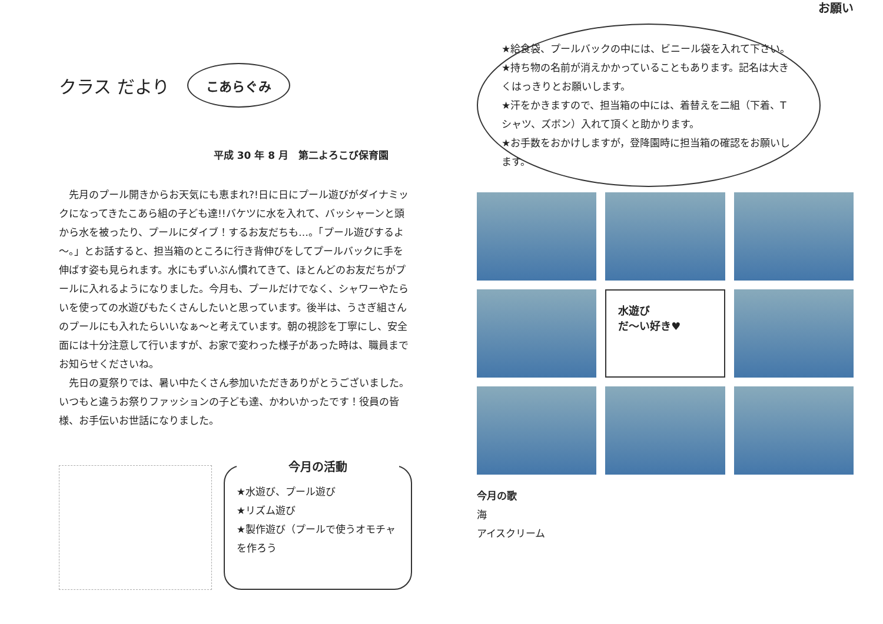クラス だより こあらぐみ
平成 30 年 8 月　第二よろこび保育園
先月のプール開きからお天気にも恵まれ?!日に日にプール遊びがダイナミックになってきたこあら組の子ども達!!バケツに水を入れて、バッシャーンと頭から水を被ったり、プールにダイブ！するお友だちも…。「プール遊びするよ～。」とお話すると、担当箱のところに行き背伸びをしてプールバックに手を伸ばす姿も見られます。水にもずいぶん慣れてきて、ほとんどのお友だちがプールに入れるようになりました。今月も、プールだけでなく、シャワーやたらいを使っての水遊びもたくさんしたいと思っています。後半は、うさぎ組さんのプールにも入れたらいいなぁ～と考えています。朝の視診を丁寧にし、安全面には十分注意して行いますが、お家で変わった様子があった時は、職員までお知らせくださいね。
先日の夏祭りでは、暑い中たくさん参加いただきありがとうございました。いつもと違うお祭りファッションの子ども達、かわいかったです！役員の皆様、お手伝いお世話になりました。
今月の活動
★水遊び、プール遊び
★リズム遊び
★製作遊び（プールで使うオモチャを作ろう
★給食袋、プールバックの中には、ビニール袋を入れて下さい。
★持ち物の名前が消えかかっていることもあります。記名は大きくはっきりとお願いします。
★汗をかきますので、担当箱の中には、着替えを二組（下着、Tシャツ、ズボン）入れて頂くと助かります。
★お手数をおかけしますが，登降園時に担当箱の確認をお願いします。
お願い
水遊び
だ～い好き♥
今月の歌
海
アイスクリーム